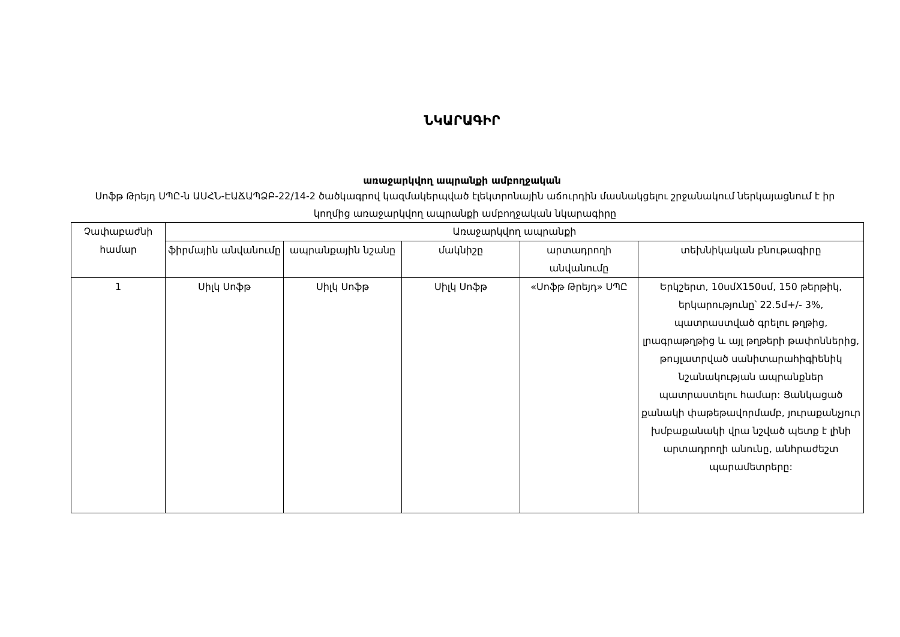ՆԿԱՐԱԳԻՐ
առաջարկվող ապրանքի ամբողջական
Սոֆթ Թրեյդ ՍՊԸ-ն ԱՍՀՆ-ԷԱՃԱՊՁԲ-22/14-2 ծածկագրով կազմակերպված էլեկտրոնային աճուրդին մասնակցելու շրջանակում ներկայացնում է իր կողմից առաջարկվող ապրանքի ամբողջական նկարագիրը
| Չափաբաժնի համար | Առաջարկվող ապրանքի | | | | |
| --- | --- | --- | --- | --- | --- |
| | ֆիրմային անվանումը | ապրանքային նշանը | մակնիշը | արտադրողի անվանումը | տեխնիկական բնութագիրը |
| 1 | Սիլկ Սոֆթ | Սիլկ Սոֆթ | Սիլկ Սոֆթ | «Սոֆթ Թրեյդ» ՍՊԸ | Երկշերտ, 10սմX150սմ, 150 թերթիկ, երկարությունը՝ 22.5մ+/- 3%, պատրաստված գրելու թղթից, լրագրաթղթից և այլ թղթերի թափոններից, թույլատրված սանիտարահիգիենիկ նշանակության ապրանքներ պատրաստելու համար: Ցանկացած քանակի փաթեթավորմամբ, յուրաքանչյուր խմբաքանակի վրա նշված պետք է լինի արտադրողի անունը, անհրաժեշտ պարամետրերը: |